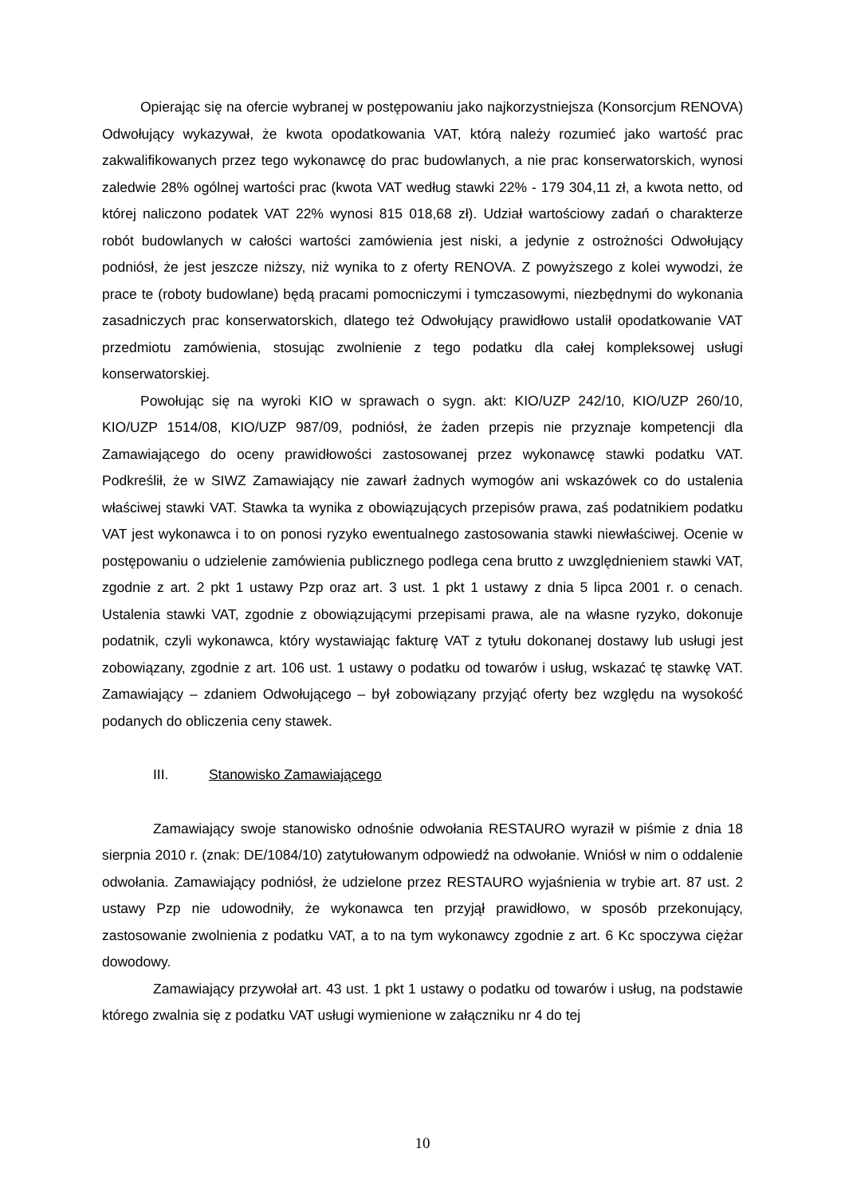Opierając się na ofercie wybranej w postępowaniu jako najkorzystniejsza (Konsorcjum RENOVA) Odwołujący wykazywał, że kwota opodatkowania VAT, którą należy rozumieć jako wartość prac zakwalifikowanych przez tego wykonawcę do prac budowlanych, a nie prac konserwatorskich, wynosi zaledwie 28% ogólnej wartości prac (kwota VAT według stawki 22% - 179 304,11 zł, a kwota netto, od której naliczono podatek VAT 22% wynosi 815 018,68 zł). Udział wartościowy zadań o charakterze robót budowlanych w całości wartości zamówienia jest niski, a jedynie z ostrożności Odwołujący podniósł, że jest jeszcze niższy, niż wynika to z oferty RENOVA. Z powyższego z kolei wywodzi, że prace te (roboty budowlane) będą pracami pomocniczymi i tymczasowymi, niezbędnymi do wykonania zasadniczych prac konserwatorskich, dlatego też Odwołujący prawidłowo ustalił opodatkowanie VAT przedmiotu zamówienia, stosując zwolnienie z tego podatku dla całej kompleksowej usługi konserwatorskiej.
Powołując się na wyroki KIO w sprawach o sygn. akt: KIO/UZP 242/10, KIO/UZP 260/10, KIO/UZP 1514/08, KIO/UZP 987/09, podniósł, że żaden przepis nie przyznaje kompetencji dla Zamawiającego do oceny prawidłowości zastosowanej przez wykonawcę stawki podatku VAT. Podkreślił, że w SIWZ Zamawiający nie zawarł żadnych wymogów ani wskazówek co do ustalenia właściwej stawki VAT. Stawka ta wynika z obowiązujących przepisów prawa, zaś podatnikiem podatku VAT jest wykonawca i to on ponosi ryzyko ewentualnego zastosowania stawki niewłaściwej. Ocenie w postępowaniu o udzielenie zamówienia publicznego podlega cena brutto z uwzględnieniem stawki VAT, zgodnie z art. 2 pkt 1 ustawy Pzp oraz art. 3 ust. 1 pkt 1 ustawy z dnia 5 lipca 2001 r. o cenach. Ustalenia stawki VAT, zgodnie z obowiązującymi przepisami prawa, ale na własne ryzyko, dokonuje podatnik, czyli wykonawca, który wystawiając fakturę VAT z tytułu dokonanej dostawy lub usługi jest zobowiązany, zgodnie z art. 106 ust. 1 ustawy o podatku od towarów i usług, wskazać tę stawkę VAT. Zamawiający – zdaniem Odwołującego – był zobowiązany przyjąć oferty bez względu na wysokość podanych do obliczenia ceny stawek.
III. Stanowisko Zamawiającego
Zamawiający swoje stanowisko odnośnie odwołania RESTAURO wyraził w piśmie z dnia 18 sierpnia 2010 r. (znak: DE/1084/10) zatytułowanym odpowiedź na odwołanie. Wniósł w nim o oddalenie odwołania. Zamawiający podniósł, że udzielone przez RESTAURO wyjaśnienia w trybie art. 87 ust. 2 ustawy Pzp nie udowodniły, że wykonawca ten przyjął prawidłowo, w sposób przekonujący, zastosowanie zwolnienia z podatku VAT, a to na tym wykonawcy zgodnie z art. 6 Kc spoczywa ciężar dowodowy.
Zamawiający przywołał art. 43 ust. 1 pkt 1 ustawy o podatku od towarów i usług, na podstawie którego zwalnia się z podatku VAT usługi wymienione w załączniku nr 4 do tej
10